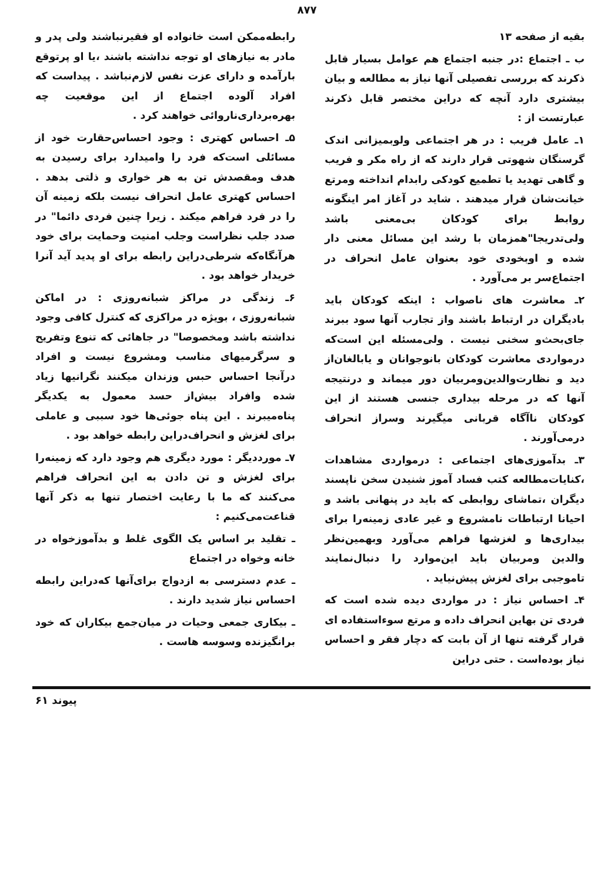۸۷۷
بقیه از صفحه ۱۳
ب ـ اجتماع :در جنبه اجتماع هم عوامل بسیار قابل ذکرند که بررسی تفصیلی آنها نیاز به مطالعه و بیان بیشتری دارد آنچه که دراین مختصر قابل ذکرند عبارتست از :
۱ـ عامل فریب : در هر اجتماعی ولوبمیزانی اندک گرسنگان شهوتی قرار دارند که از راه مکر و فریب و گاهی تهدید یا تطمیع کودکی رابدام انداخته ومرتع خیانت‌شان قرار میدهند . شاید در آغاز امر اینگونه روابط برای کودکان بی‌معنی باشد ولی‌تدریجا"همزمان با رشد این مسائل معنی دار شده و اوبخودی خود بعنوان عامل انحراف در اجتماع‌سر بر می‌آورد .
۲ـ معاشرت های ناصواب : اینکه کودکان باید بادیگران در ارتباط باشند واز تجارب آنها سود ببرند جای‌بحث‌و سخنی نیست . ولی‌مسئله این است‌که درمواردی معاشرت کودکان بانوجوانان و یابالغان‌از دید و نظارت‌والدین‌ومربیان دور میماند و درنتیجه آنها که در مرحله بیداری جنسی هستند از این کودکان ناآگاه قربانی میگیرند وسراز انحراف درمی‌آورند .
۳ـ بدآموزی‌های اجتماعی : درمواردی مشاهدات ،کنایات‌مطالعه کتب فساد آموز شنیدن سخن ناپسند دیگران ،تماشای روابطی که باید در پنهانی باشد و احیانا ارتباطات نامشروع و غیر عادی زمینه‌را برای بیداری‌ها و لغزشها فراهم می‌آورد وبهمین‌نظر والدین ومربیان باید این‌موارد را دنبال‌نمایند تاموجبی برای لغزش پیش‌نیاید .
۴ـ احساس نیاز : در مواردی دیده شده است که فردی تن بهاین انحراف داده و مرتع سوءاستفاده ای قرار گرفته تنها از آن بابت که دچار فقر و احساس نیاز بوده‌است . حتی دراین
رابطه‌ممکن است خانواده او فقیرنباشند ولی پدر و مادر به نیازهای او توجه نداشته باشند ،یا او پرتوقع بارآمده و دارای عزت نفس لازم‌نباشد . پیداست که افراد آلوده اجتماع از این موقعیت چه بهره‌برداری‌ناروائی خواهند کرد .
۵ـ احساس کهتری : وجود احساس‌حقارت خود از مسائلی است‌که فرد را وامیدارد برای رسیدن به هدف ومقصدش تن به هر خواری و ذلتی بدهد . احساس کهتری عامل انحراف نیست بلکه زمینه آن را در فرد فراهم میکند . زیرا چنین فردی دائما" در صدد جلب نظراست وجلب امنیت وحمایت برای خود هرآنگاه‌که شرطی‌دراین رابطه برای او پدید آید آنرا خریدار خواهد بود .
۶ـ زندگی در مراکز شبانه‌روزی : در اماکن شبانه‌روزی ، بویژه در مراکزی که کنترل کافی وجود نداشته باشد ومخصوصا" در جاهائی که تنوع وتفریح و سرگرمیهای مناسب ومشروع نیست و افراد درآنجا احساس حبس وزندان میکنند نگرانیها زیاد شده وافراد بیش‌از حسد معمول به یکدیگر پناه‌میبرند . این پناه جوئی‌ها خود سببی و عاملی برای لغزش و انحراف‌دراین رابطه خواهد بود .
۷ـ مورددیگر : مورد دیگری هم وجود دارد که زمینه‌را برای لغزش و تن دادن به این انحراف فراهم می‌کنند که ما با رعایت اختصار تنها به ذکر آنها قناعت‌می‌کنیم :
ـ تقلید بر اساس یک الگوی غلط و بدآموزخواه در خانه وخواه در اجتماع
ـ عدم دسترسی به ازدواج برای‌آنها که‌دراین رابطه احساس نیاز شدید دارند .
ـ بیکاری جمعی وحیات در میان‌جمع بیکاران که خود برانگیزنده وسوسه هاست .
پیوند ۶۱